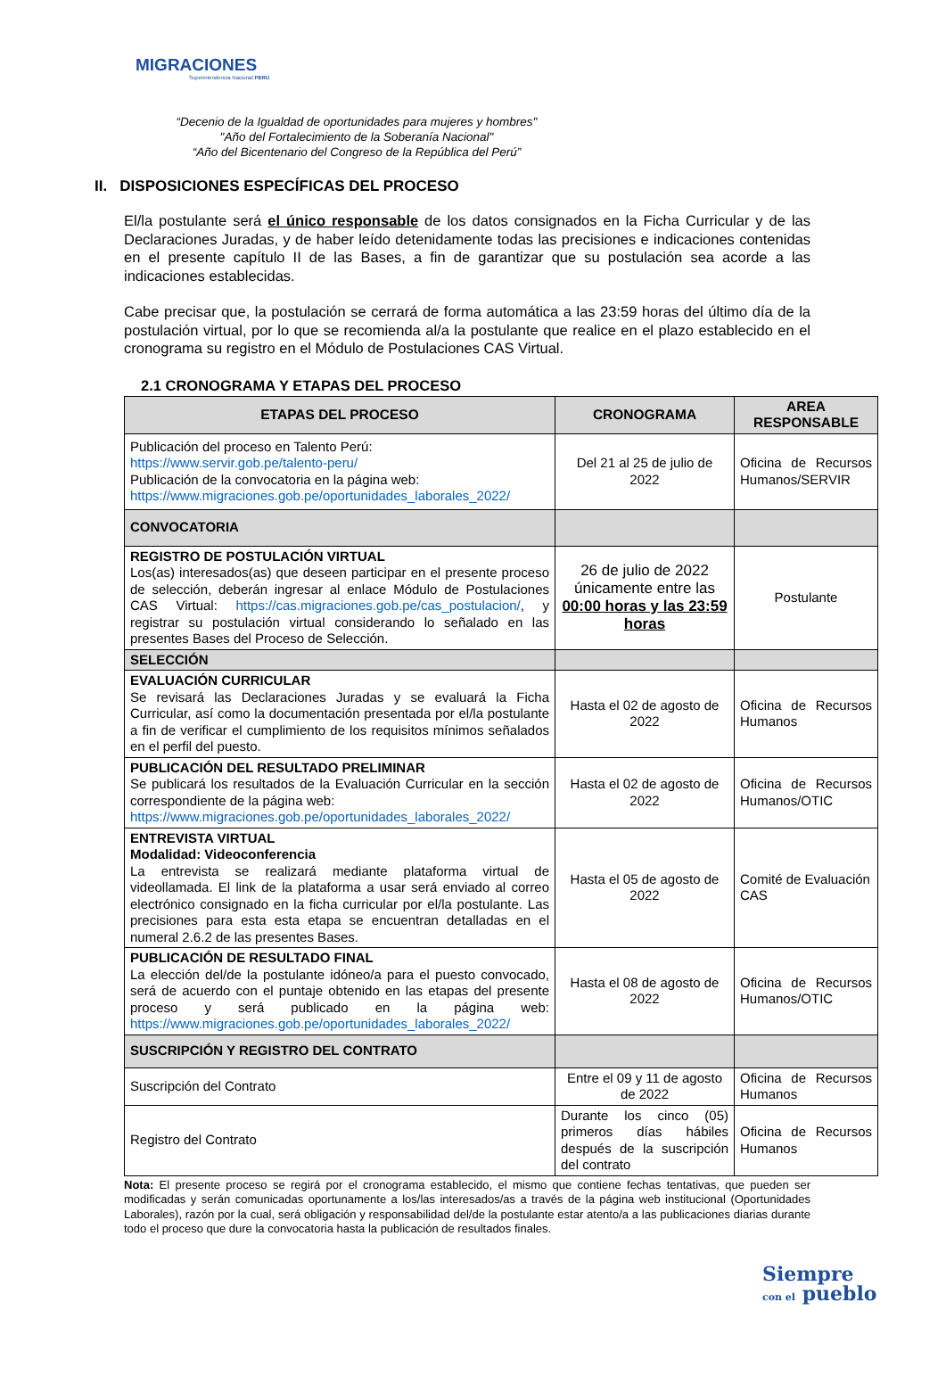MIGRACIONES
Superintendencia Nacional PERÚ
“Decenio de la Igualdad de oportunidades para mujeres y hombres"
"Año del Fortalecimiento de la Soberanía Nacional"
“Año del Bicentenario del Congreso de la República del Perú”
II. DISPOSICIONES ESPECÍFICAS DEL PROCESO
El/la postulante será el único responsable de los datos consignados en la Ficha Curricular y de las Declaraciones Juradas, y de haber leído detenidamente todas las precisiones e indicaciones contenidas en el presente capítulo II de las Bases, a fin de garantizar que su postulación sea acorde a las indicaciones establecidas.
Cabe precisar que, la postulación se cerrará de forma automática a las 23:59 horas del último día de la postulación virtual, por lo que se recomienda al/a la postulante que realice en el plazo establecido en el cronograma su registro en el Módulo de Postulaciones CAS Virtual.
2.1 CRONOGRAMA Y ETAPAS DEL PROCESO
| ETAPAS DEL PROCESO | CRONOGRAMA | AREA RESPONSABLE |
| --- | --- | --- |
| Publicación del proceso en Talento Perú: https://www.servir.gob.pe/talento-peru/ Publicación de la convocatoria en la página web: https://www.migraciones.gob.pe/oportunidades_laborales_2022/ | Del 21 al 25 de julio de 2022 | Oficina de Recursos Humanos/SERVIR |
| CONVOCATORIA | | |
| REGISTRO DE POSTULACIÓN VIRTUAL Los(as) interesados(as) que deseen participar en el presente proceso de selección, deberán ingresar al enlace Módulo de Postulaciones CAS Virtual: https://cas.migraciones.gob.pe/cas_postulacion/ , y registrar su postulación virtual considerando lo señalado en las presentes Bases del Proceso de Selección. | 26 de julio de 2022 únicamente entre las 00:00 horas y las 23:59 horas | Postulante |
| SELECCIÓN | | |
| EVALUACIÓN CURRICULAR Se revisará las Declaraciones Juradas y se evaluará la Ficha Curricular, así como la documentación presentada por el/la postulante a fin de verificar el cumplimiento de los requisitos mínimos señalados en el perfil del puesto. | Hasta el 02 de agosto de 2022 | Oficina de Recursos Humanos |
| PUBLICACIÓN DEL RESULTADO PRELIMINAR Se publicará los resultados de la Evaluación Curricular en la sección correspondiente de la página web: https://www.migraciones.gob.pe/oportunidades_laborales_2022/ | Hasta el 02 de agosto de 2022 | Oficina de Recursos Humanos/OTIC |
| ENTREVISTA VIRTUAL Modalidad: Videoconferencia La entrevista se realizará mediante plataforma virtual de videollamada. El link de la plataforma a usar será enviado al correo electrónico consignado en la ficha curricular por el/la postulante. Las precisiones para esta esta etapa se encuentran detalladas en el numeral 2.6.2 de las presentes Bases. | Hasta el 05 de agosto de 2022 | Comité de Evaluación CAS |
| PUBLICACIÓN DE RESULTADO FINAL La elección del/de la postulante idóneo/a para el puesto convocado, será de acuerdo con el puntaje obtenido en las etapas del presente proceso y será publicado en la página web: https://www.migraciones.gob.pe/oportunidades_laborales_2022/ | Hasta el 08 de agosto de 2022 | Oficina de Recursos Humanos/OTIC |
| SUSCRIPCIÓN Y REGISTRO DEL CONTRATO | | |
| Suscripción del Contrato | Entre el 09 y 11 de agosto de 2022 | Oficina de Recursos Humanos |
| Registro del Contrato | Durante los cinco (05) primeros días hábiles después de la suscripción del contrato | Oficina de Recursos Humanos |
Nota: El presente proceso se regirá por el cronograma establecido, el mismo que contiene fechas tentativas, que pueden ser modificadas y serán comunicadas oportunamente a los/las interesados/as a través de la página web institucional (Oportunidades Laborales), razón por la cual, será obligación y responsabilidad del/de la postulante estar atento/a a las publicaciones diarias durante todo el proceso que dure la convocatoria hasta la publicación de resultados finales.
Siempre
con el pueblo